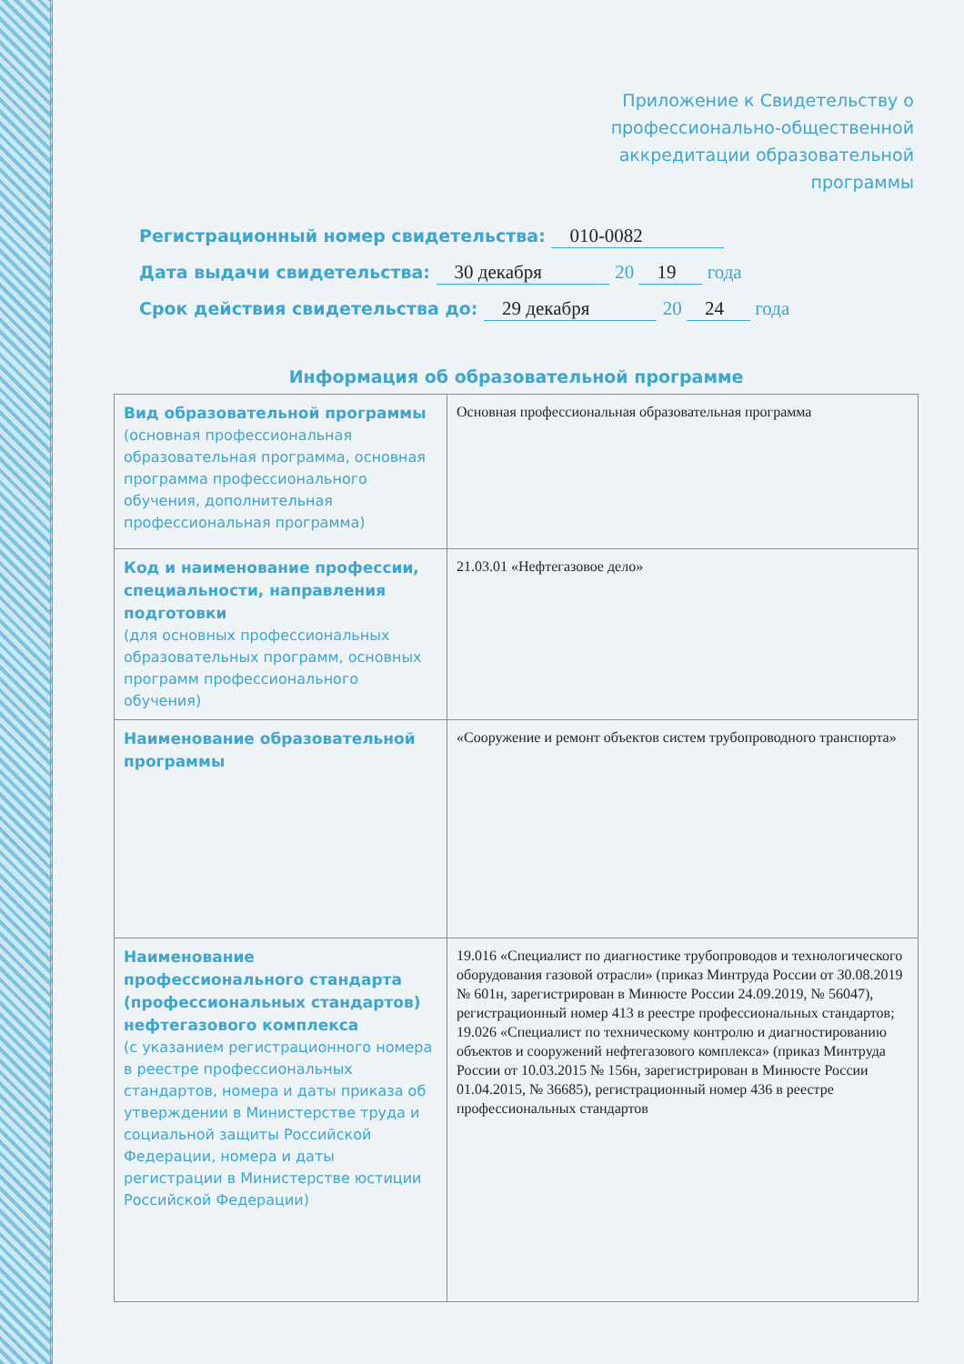Приложение к Свидетельству о
профессионально-общественной
аккредитации образовательной
программы
Регистрационный номер свидетельства: 010-0082
Дата выдачи свидетельства: 30 декабря 20 19 года
Срок действия свидетельства до: 29 декабря 20 24 года
Информация об образовательной программе
| Вид образовательной программы (основная профессиональная образовательная программа, основная программа профессионального обучения, дополнительная профессиональная программа) | Основная профессиональная образовательная программа |
| Код и наименование профессии, специальности, направления подготовки (для основных профессиональных образовательных программ, основных программ профессионального обучения) | 21.03.01 «Нефтегазовое дело» |
| Наименование образовательной программы | «Сооружение и ремонт объектов систем трубопроводного транспорта» |
| Наименование профессионального стандарта (профессиональных стандартов) нефтегазового комплекса (с указанием регистрационного номера в реестре профессиональных стандартов, номера и даты приказа об утверждении в Министерстве труда и социальной защиты Российской Федерации, номера и даты регистрации в Министерстве юстиции Российской Федерации) | 19.016 «Специалист по диагностике трубопроводов и технологического оборудования газовой отрасли» (приказ Минтруда России от 30.08.2019 № 601н, зарегистрирован в Минюсте России 24.09.2019, № 56047), регистрационный номер 413 в реестре профессиональных стандартов; 19.026 «Специалист по техническому контролю и диагностированию объектов и сооружений нефтегазового комплекса» (приказ Минтруда России от 10.03.2015 № 156н, зарегистрирован в Минюсте России 01.04.2015, № 36685), регистрационный номер 436 в реестре профессиональных стандартов |